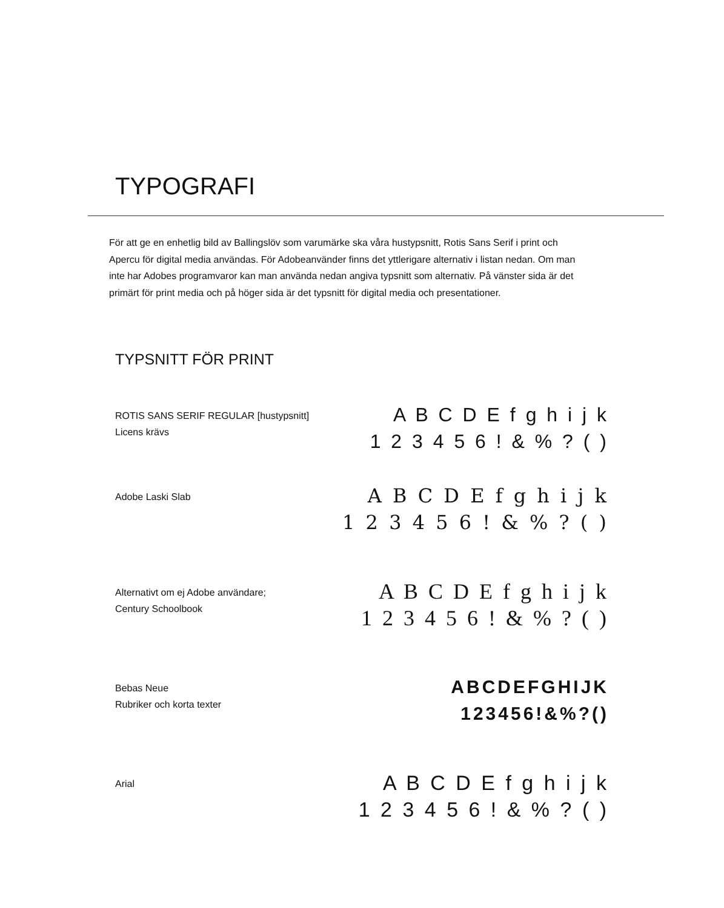TYPOGRAFI
För att ge en enhetlig bild av Ballingslöv som varumärke ska våra hustypsnitt, Rotis Sans Serif i print och Apercu för digital media användas. För Adobeanvänder finns det yttlerigare alternativ i listan nedan. Om man inte har Adobes programvaror kan man använda nedan angiva typsnitt som alternativ. På vänster sida är det primärt för print media och på höger sida är det typsnitt för digital media och presentationer.
TYPSNITT FÖR PRINT
ROTIS SANS SERIF REGULAR [hustypsnitt]
Licens krävs
A B C D E f g h i j k
1 2 3 4 5 6 ! & % ? ( )
Adobe Laski Slab
A B C D E f g h i j k
1 2 3 4 5 6 ! & % ? ( )
Alternativt om ej Adobe användare;
Century Schoolbook
A B C D E f g h i j k
1 2 3 4 5 6 ! & % ? ( )
Bebas Neue
Rubriker och korta texter
ABCDEFGHIJK
123456!&%?()
Arial
A B C D E f g h i j k
1 2 3 4 5 6 ! & % ? ( )